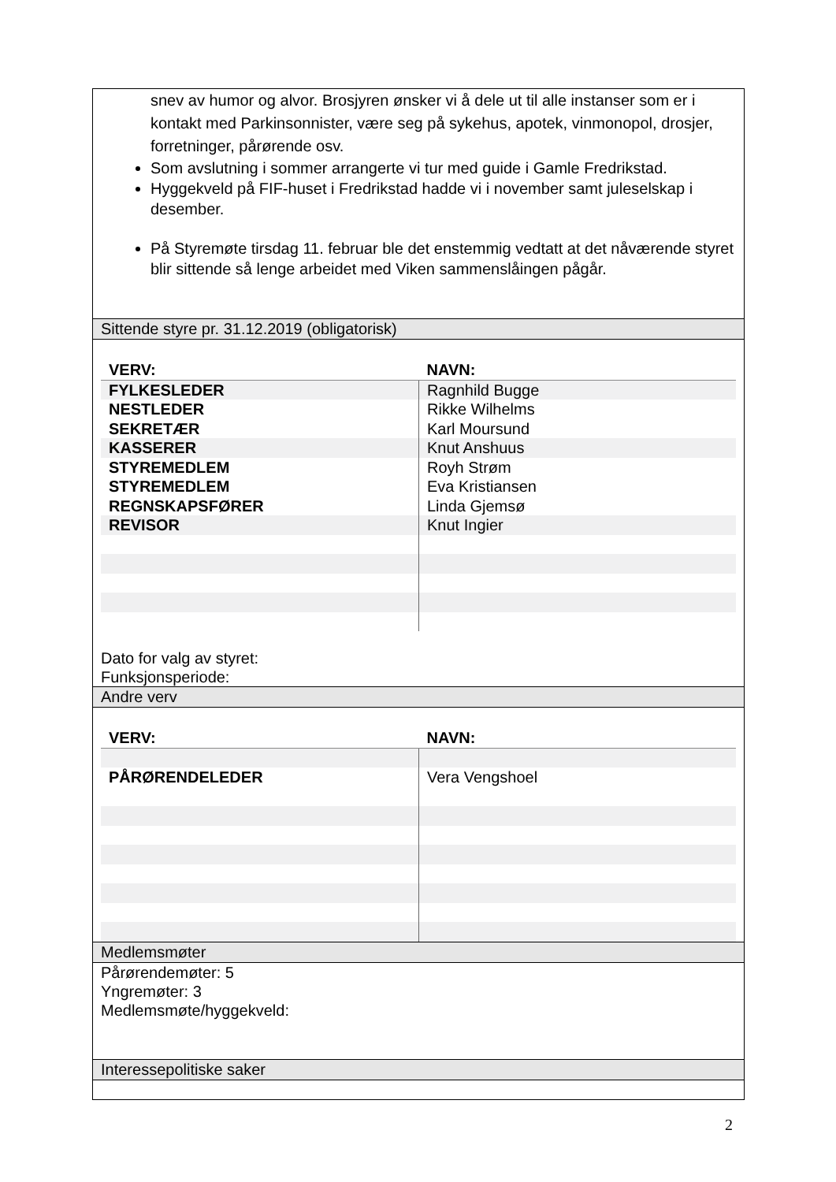snev av humor og alvor. Brosjyren ønsker vi å dele ut til alle instanser som er i kontakt med Parkinsonnister, være seg på sykehus, apotek, vinmonopol, drosjer, forretninger, pårørende osv.
Som avslutning i sommer arrangerte vi tur med guide i Gamle Fredrikstad.
Hyggekveld på FIF-huset i Fredrikstad hadde vi i november samt juleselskap i desember.
På Styremøte tirsdag 11. februar ble det enstemmig vedtatt at det nåværende styret blir sittende så lenge arbeidet med Viken sammenslåingen pågår.
Sittende styre pr. 31.12.2019 (obligatorisk)
| VERV: | NAVN: |
| --- | --- |
| FYLKESLEDER | Ragnhild Bugge |
| NESTLEDER | Rikke Wilhelms |
| SEKRETÆR | Karl Moursund |
| KASSERER | Knut Anshuus |
| STYREMEDLEM | Royh Strøm |
| STYREMEDLEM | Eva Kristiansen |
| REGNSKAPSFØRER | Linda Gjemsø |
| REVISOR | Knut Ingier |
Dato for valg av styret:
Funksjonsperiode:
Andre verv
| VERV: | NAVN: |
| --- | --- |
| PÅRØRENDELEDER | Vera Vengshoel |
Medlemsmøter
Pårørendemøter: 5
Yngremøter: 3
Medlemsmøte/hyggekveld:
Interessepolitiske saker
2